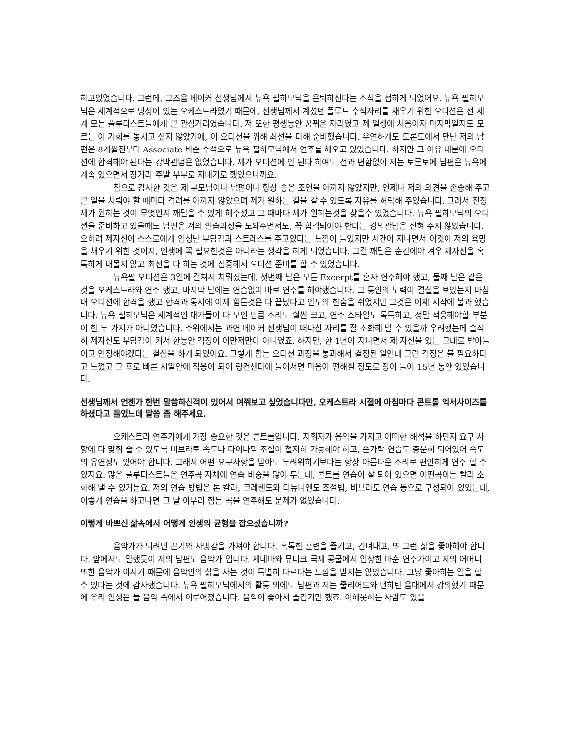하고있었습니다. 그런데, 그즈음 베이커 선생님께서 뉴욕 필하모닉을 은퇴하신다는 소식을 접하게 되었어요. 뉴욕 필하모닉은 세계적으로 명성이 있는 오케스트라였기 때문에, 선생님께서 계셨던 플루트 수석자리를 채우기 위한 오디션은 전 세계 모든 플루티스트들에게 큰 관심거리였습니다. 저 또한 평생동안 꿈꿔온 자리였고 제 일생에 처음이자 마지막일지도 모르는 이 기회를 놓치고 싶지 않았기에, 이 오디션을 위해 최선을 다해 준비했습니다. 우연하게도 토론토에서 만난 저의 남편은 8개월전부터 Associate 바순 수석으로 뉴욕 필하모닉에서 연주를 해오고 있었습니다. 하지만 그 이유 때문에 오디션에 합격해야 된다는 강박관념은 없었습니다. 제가 오디션에 안 된다 하여도 전과 변함없이 저는 토론토에 남편은 뉴욕에 계속 있으면서 장거리 주말 부부로 지내기로 했었으니까요.
참으로 감사한 것은 제 부모님이나 남편이나 항상 좋은 조언을 아끼지 않았지만, 언제나 저의 의견을 존중해 주고 큰 일을 치뤄야 할 때마다 격려를 아끼지 않았으며 제가 원하는 길을 갈 수 있도록 자유를 허락해 주었습니다. 그래서 진정 제가 원하는 것이 무엇인지 깨달을 수 있게 해주셨고 그 때마다 제가 원하는것을 찾을수 있었습니다. 뉴욕 필하모닉의 오디션을 준비하고 있을때도 남편은 저의 연습과정을 도와주면서도, 꼭 합격되어야 한다는 강박관념은 전혀 주지 않았습니다. 오히려 제자신이 스스로에게 엄청난 부담감과 스트레스를 주고있다는 느낌이 들었지만 시간이 지나면서 이것이 저의 욕망을 채우기 위한 것이지, 인생에 꼭 필요한것은 아니라는 생각을 하게 되었습니다. 그걸 깨달은 순간에야 겨우 제자신을 혹독하게 내몰지 않고 최선을 다 하는 것에 집중해서 오디션 준비를 할 수 있었습니다.
뉴욕필 오디션은 3일에 걸쳐서 치뤄졌는데, 첫번째 날은 모든 Excerpt를 혼자 연주해야 했고, 둘째 날은 같은 것을 오케스트라와 연주 했고, 마지막 날에는 연습없이 바로 연주를 해야했습니다. 그 동안의 노력이 결실을 보았는지 마침내 오디션에 합격을 했고 합격과 동시에 이제 힘든것은 다 끝났다고 안도의 한숨을 쉬었지만 그것은 이제 시작에 불과 했습니다. 뉴욕 필하모닉은 세계적인 대가들이 다 모인 만큼 소리도 훨씬 크고, 연주 스타일도 독특하고, 정말 적응해야할 부분이 한 두 가지가 아니였습니다. 주위에서는 과연 베이커 선생님이 떠나신 자리를 잘 소화해 낼 수 있을까 우려했는데 솔직히 제자신도 부담감이 커서 한동안 걱정이 이만저만이 아니였죠. 하지만, 한 1년이 지나면서 제 자신을 있는 그대로 받아들이고 인정해야겠다는 결심을 하게 되었어요. 그렇게 힘든 오디션 과정을 통과해서 결정된 일인데 그런 걱정은 불 필요하다고 느꼈고 그 후로 빠른 시일안에 적응이 되어 링컨센타에 들어서면 마음이 편해질 정도로 정이 들어 15년 동안 있었습니다.
선생님께서 언젠가 한번 말씀하신적이 있어서 여쭤보고 싶었습니다만, 오케스트라 시절에 아침마다 콘트롤 엑서사이즈를 하셨다고 들었느데 말씀 좀 해주세요.
오케스트라 연주가에게 가장 중요한 것은 콘트롤입니다. 지휘자가 음악을 가지고 어떠한 해석을 하던지 요구 사항에 다 맞춰 줄 수 있도록 비브라토 속도나 다이나믹 조절이 철저히 가능해야 하고, 손가락 연습도 충분히 되어있어 속도의 유연성도 있어야 합니다. 그래서 어떤 요구사항을 받아도 두려워하기보다는 항상 아름다운 소리로 편안하게 연주 할 수 있지요. 많은 플루티스트들은 연주곡 자체에 연습 비중을 많이 두는데, 콘트롤 연습이 잘 되어 있으면 어떤곡이든 빨리 소화해 낼 수 있거든요. 저의 연습 방법은 톤 칼라, 크레센도와 디뉴니엔도 조절법, 비브라토 연습 등으로 구성되어 있었는데, 이렇게 연습을 하고나면 그 날 아무리 힘든 곡을 연주해도 문제가 없었습니다.
이렇게 바쁘신 삶속에서 어떻게 인생의 균형을 잡으셨습니까?
음악가가 되려면 끈기와 사명감을 가져야 합니다. 혹독한 훈련을 즐기고, 견뎌내고, 또 그런 삶을 좋아해야 합니다. 앞에서도 말했듯이 저의 남편도 음악가 입니다. 제네바와 뮤니크 국제 콩쿨에서 입상한 바순 연주가이고 저의 어머니 또한 음악가 이시기 때문에 음악인의 삶을 사는 것이 특별히 다르다는 느낌을 받지는 않았습니다. 그냥 좋아하는 일을 할 수 있다는 것에 감사했습니다. 뉴욕 필하모닉에서의 활동 외에도 남편과 저는 줄리어드와 맨하탄 음대에서 강의했기 때문에 우리 인생은 늘 음악 속에서 이루어졌습니다. 음악이 좋아서 즐겁기만 했죠. 이해못하는 사람도 있을